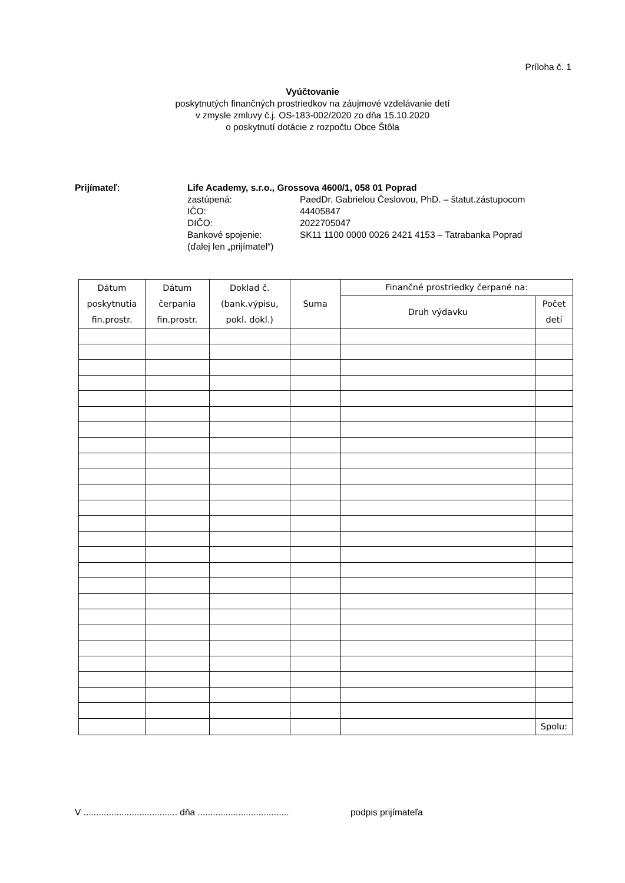Príloha č. 1
Vyúčtovanie
poskytnutých finančných prostriedkov na záujmové vzdelávanie detí
v zmysle zmluvy č.j. OS-183-002/2020 zo dňa 15.10.2020
o poskytnutí dotácie z rozpočtu Obce Štôla
Prijímateľ: Life Academy, s.r.o., Grossova 4600/1, 058 01 Poprad
zastúpená: PaedDr. Gabrielou Česlovou, PhD. – štatut.zástupocom
IČO: 44405847
DIČO: 2022705047
Bankové spojenie: SK11 1100 0000 0026 2421 4153 – Tatrabanka Poprad
(ďalej len „prijímatel“)
| Dátum poskytnutia fin.prostr. | Dátum čerpania fin.prostr. | Doklad č. (bank.výpisu, pokl. dokl.) | Suma | Finančné prostriedky čerpané na: | |
| --- | --- | --- | --- | --- | --- |
| | | | | Druh výdavku | Počet detí |
| | | | | | Spolu: |
V ..................................... dňa .................................... podpis prijímateľa